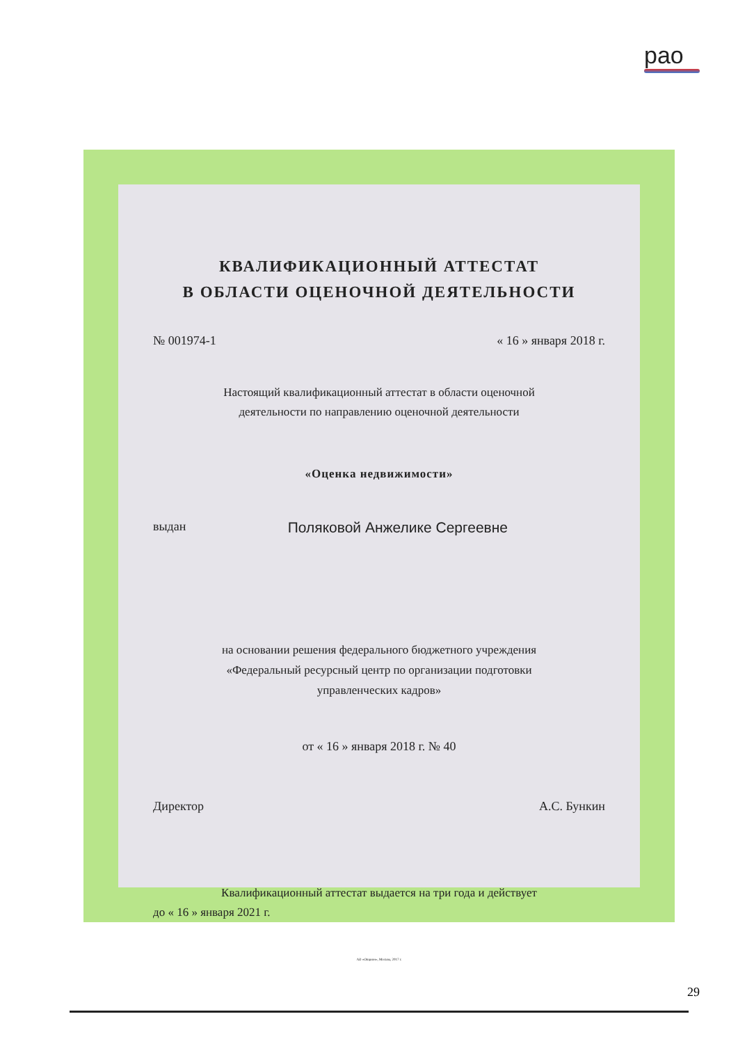рао
КВАЛИФИКАЦИОННЫЙ АТТЕСТАТ
В ОБЛАСТИ ОЦЕНОЧНОЙ ДЕЯТЕЛЬНОСТИ
№ 001974-1 « 16 » января 2018 г.
Настоящий квалификационный аттестат в области оценочной
деятельности по направлению оценочной деятельности
«Оценка недвижимости»
выдан Поляковой Анжелике Сергеевне
на основании решения федерального бюджетного учреждения
«Федеральный ресурсный центр по организации подготовки
управленческих кадров»
от « 16 » января 2018 г. № 40
Директор А.С. Бункин
Квалификационный аттестат выдается на три года и действует
до « 16 » января 2021 г.
АО «Опцион», Москва, 2017 г.
29